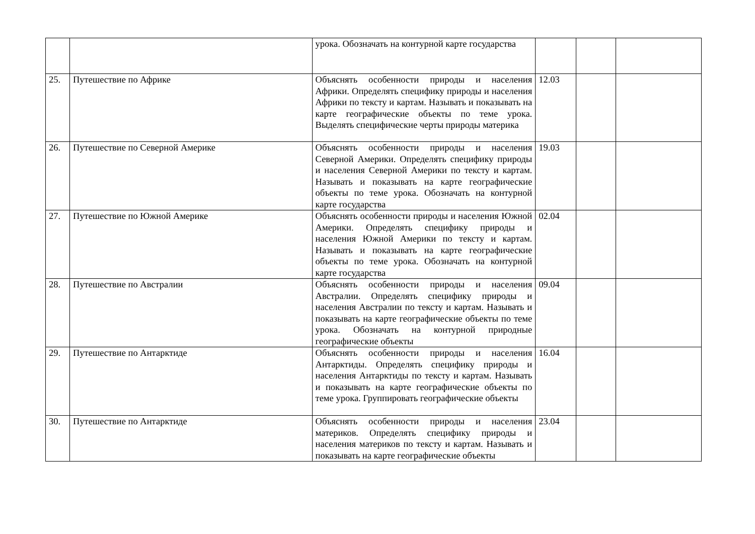| | | урока. Обозначать на контурной карте государства | | | |
| 25. | Путешествие по Африке | Объяснять особенности природы и населения Африки. Определять специфику природы и населения Африки по тексту и картам. Называть и показывать на карте географические объекты по теме урока. Выделять специфические черты природы материка | 12.03 | | |
| 26. | Путешествие по Северной Америке | Объяснять особенности природы и населения Северной Америки. Определять специфику природы и населения Северной Америки по тексту и картам. Называть и показывать на карте географические объекты по теме урока. Обозначать на контурной карте государства | 19.03 | | |
| 27. | Путешествие по Южной Америке | Объяснять особенности природы и населения Южной Америки. Определять специфику природы и населения Южной Америки по тексту и картам. Называть и показывать на карте географические объекты по теме урока. Обозначать на контурной карте государства | 02.04 | | |
| 28. | Путешествие по Австралии | Объяснять особенности природы и населения Австралии. Определять специфику природы и населения Австралии по тексту и картам. Называть и показывать на карте географические объекты по теме урока. Обозначать на контурной природные географические объекты | 09.04 | | |
| 29. | Путешествие по Антарктиде | Объяснять особенности природы и населения Антарктиды. Определять специфику природы и населения Антарктиды по тексту и картам. Называть и показывать на карте географические объекты по теме урока. Группировать географические объекты | 16.04 | | |
| 30. | Путешествие по Антарктиде | Объяснять особенности природы и населения материков. Определять специфику природы и населения материков по тексту и картам. Называть и показывать на карте географические объекты | 23.04 | | |